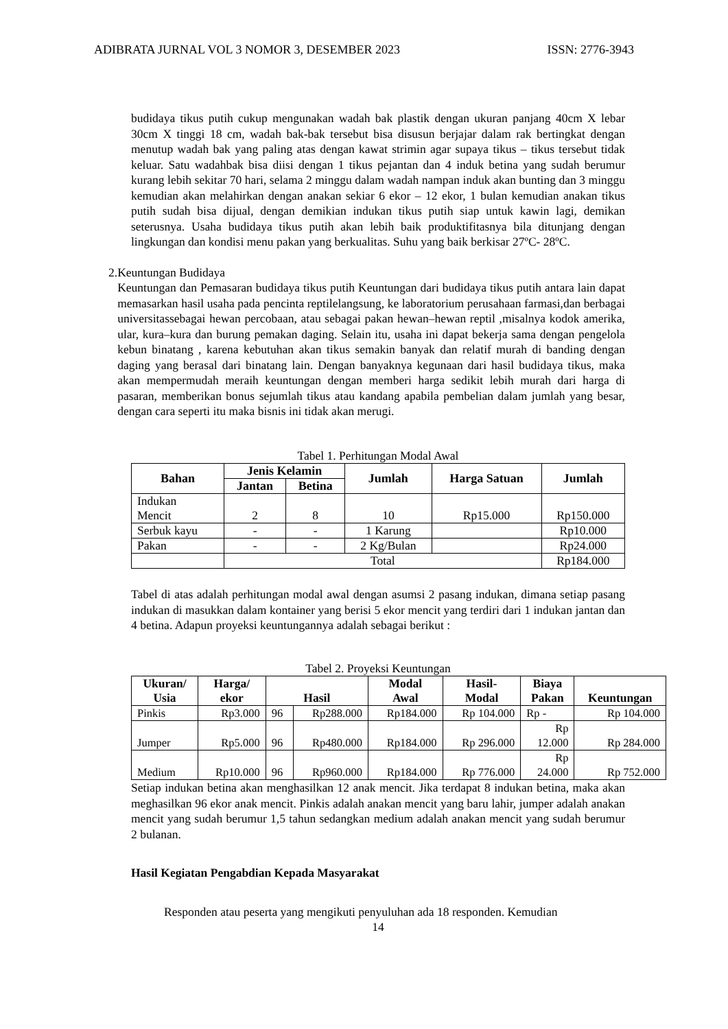ADIBRATA JURNAL VOL 3 NOMOR 3, DESEMBER 2023 ISSN: 2776-3943
budidaya tikus putih cukup mengunakan wadah bak plastik dengan ukuran panjang 40cm X lebar 30cm X tinggi 18 cm, wadah bak-bak tersebut bisa disusun berjajar dalam rak bertingkat dengan menutup wadah bak yang paling atas dengan kawat strimin agar supaya tikus – tikus tersebut tidak keluar. Satu wadahbak bisa diisi dengan 1 tikus pejantan dan 4 induk betina yang sudah berumur kurang lebih sekitar 70 hari, selama 2 minggu dalam wadah nampan induk akan bunting dan 3 minggu kemudian akan melahirkan dengan anakan sekiar 6 ekor – 12 ekor, 1 bulan kemudian anakan tikus putih sudah bisa dijual, dengan demikian indukan tikus putih siap untuk kawin lagi, demikan seterusnya. Usaha budidaya tikus putih akan lebih baik produktifitasnya bila ditunjang dengan lingkungan dan kondisi menu pakan yang berkualitas. Suhu yang baik berkisar 27ºC- 28ºC.
2. Keuntungan Budidaya
Keuntungan dan Pemasaran budidaya tikus putih Keuntungan dari budidaya tikus putih antara lain dapat memasarkan hasil usaha pada pencinta reptilelangsung, ke laboratorium perusahaan farmasi,dan berbagai universitassebagai hewan percobaan, atau sebagai pakan hewan–hewan reptil ,misalnya kodok amerika, ular, kura–kura dan burung pemakan daging. Selain itu, usaha ini dapat bekerja sama dengan pengelola kebun binatang , karena kebutuhan akan tikus semakin banyak dan relatif murah di banding dengan daging yang berasal dari binatang lain. Dengan banyaknya kegunaan dari hasil budidaya tikus, maka akan mempermudah meraih keuntungan dengan memberi harga sedikit lebih murah dari harga di pasaran, memberikan bonus sejumlah tikus atau kandang apabila pembelian dalam jumlah yang besar, dengan cara seperti itu maka bisnis ini tidak akan merugi.
Tabel 1. Perhitungan Modal Awal
| Bahan | Jenis Kelamin | | Jumlah | Harga Satuan | Jumlah |
| --- | --- | --- | --- | --- | --- |
| | Jantan | Betina | | | |
| Indukan Mencit | 2 | 8 | 10 | Rp15.000 | Rp150.000 |
| Serbuk kayu | - | - | 1 Karung | | Rp10.000 |
| Pakan | - | - | 2 Kg/Bulan | | Rp24.000 |
| | Total | | | | Rp184.000 |
Tabel di atas adalah perhitungan modal awal dengan asumsi 2 pasang indukan, dimana setiap pasang indukan di masukkan dalam kontainer yang berisi 5 ekor mencit yang terdiri dari 1 indukan jantan dan 4 betina. Adapun proyeksi keuntungannya adalah sebagai berikut :
Tabel 2. Proyeksi Keuntungan
| Ukuran/ Usia | Harga/ ekor | Hasil | | Modal Awal | Hasil- Modal | Biaya Pakan | Keuntungan |
| --- | --- | --- | --- | --- | --- | --- | --- |
| Pinkis | Rp3.000 | 96 | Rp288.000 | Rp184.000 | Rp 104.000 | Rp - | Rp 104.000 |
| Jumper | Rp5.000 | 96 | Rp480.000 | Rp184.000 | Rp 296.000 | Rp 12.000 | Rp 284.000 |
| Medium | Rp10.000 | 96 | Rp960.000 | Rp184.000 | Rp 776.000 | Rp 24.000 | Rp 752.000 |
Setiap indukan betina akan menghasilkan 12 anak mencit. Jika terdapat 8 indukan betina, maka akan meghasilkan 96 ekor anak mencit. Pinkis adalah anakan mencit yang baru lahir, jumper adalah anakan mencit yang sudah berumur 1,5 tahun sedangkan medium adalah anakan mencit yang sudah berumur 2 bulanan.
Hasil Kegiatan Pengabdian Kepada Masyarakat
Responden atau peserta yang mengikuti penyuluhan ada 18 responden. Kemudian
14